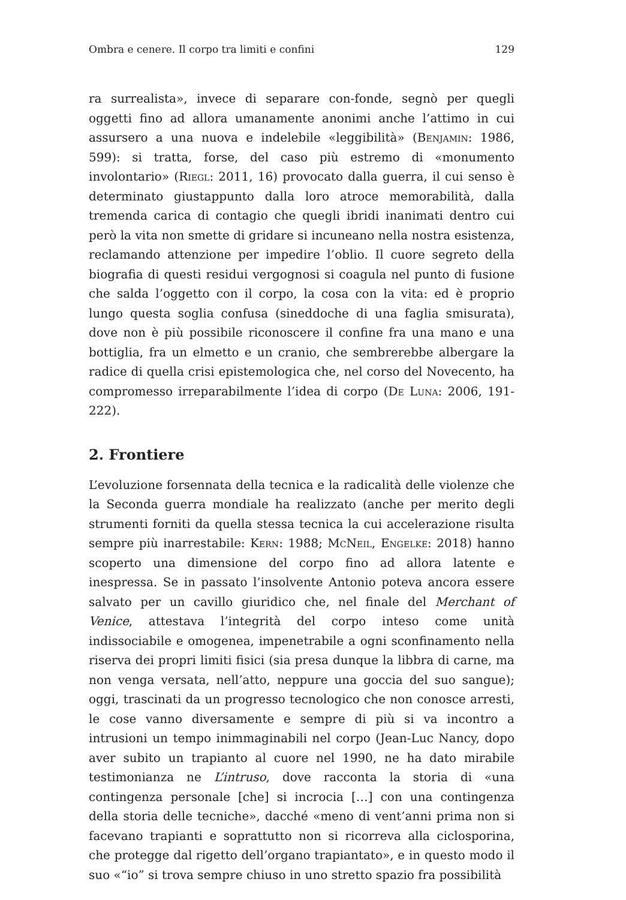Ombra e cenere. Il corpo tra limiti e confini 129
ra surrealista», invece di separare con-fonde, segnò per quegli oggetti fino ad allora umanamente anonimi anche l’attimo in cui assursero a una nuova e indelebile «leggibilità» (Benjamin: 1986, 599): si tratta, forse, del caso più estremo di «monumento involontario» (Riegl: 2011, 16) provocato dalla guerra, il cui senso è determinato giustappunto dalla loro atroce memorabilità, dalla tremenda carica di contagio che quegli ibridi inanimati dentro cui però la vita non smette di gridare si incuneano nella nostra esistenza, reclamando attenzione per impedire l’oblio. Il cuore segreto della biografia di questi residui vergognosi si coagula nel punto di fusione che salda l’oggetto con il corpo, la cosa con la vita: ed è proprio lungo questa soglia confusa (sineddoche di una faglia smisurata), dove non è più possibile riconoscere il confine fra una mano e una bottiglia, fra un elmetto e un cranio, che sembrerebbe albergare la radice di quella crisi epistemologica che, nel corso del Novecento, ha compromesso irreparabilmente l’idea di corpo (De Luna: 2006, 191-222).
2. Frontiere
L’evoluzione forsennata della tecnica e la radicalità delle violenze che la Seconda guerra mondiale ha realizzato (anche per merito degli strumenti forniti da quella stessa tecnica la cui accelerazione risulta sempre più inarrestabile: Kern: 1988; McNeil, Engelke: 2018) hanno scoperto una dimensione del corpo fino ad allora latente e inespressa. Se in passato l’insolvente Antonio poteva ancora essere salvato per un cavillo giuridico che, nel finale del Merchant of Venice, attestava l’integrità del corpo inteso come unità indissociabile e omogenea, impenetrabile a ogni sconfinamento nella riserva dei propri limiti fisici (sia presa dunque la libbra di carne, ma non venga versata, nell’atto, neppure una goccia del suo sangue); oggi, trascinati da un progresso tecnologico che non conosce arresti, le cose vanno diversamente e sempre di più si va incontro a intrusioni un tempo inimmaginabili nel corpo (Jean-Luc Nancy, dopo aver subito un trapianto al cuore nel 1990, ne ha dato mirabile testimonianza ne L’intruso, dove racconta la storia di «una contingenza personale [che] si incrocia […] con una contingenza della storia delle tecniche», dacché «meno di vent’anni prima non si facevano trapianti e soprattutto non si ricorreva alla ciclosporina, che protegge dal rigetto dell’organo trapiantato», e in questo modo il suo «“io” si trova sempre chiuso in uno stretto spazio fra possibilità